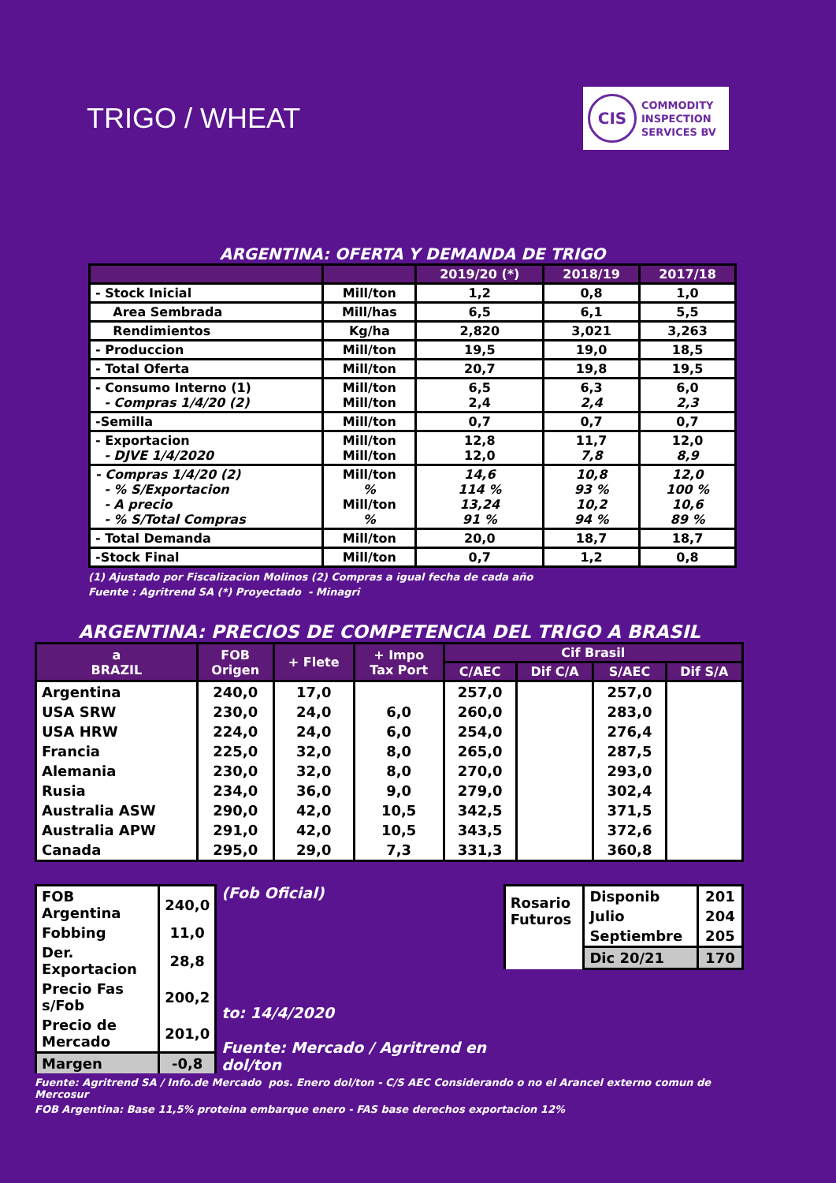TRIGO / WHEAT
CIS
COMMODITY
INSPECTION
SERVICES BV
ARGENTINA: OFERTA Y DEMANDA DE TRIGO
| | | 2019/20 (*) | 2018/19 | 2017/18 |
| --- | --- | --- | --- | --- |
| - Stock Inicial | Mill/ton | 1,2 | 0,8 | 1,0 |
| Area Sembrada | Mill/has | 6,5 | 6,1 | 5,5 |
| Rendimientos | Kg/ha | 2,820 | 3,021 | 3,263 |
| - Produccion | Mill/ton | 19,5 | 19,0 | 18,5 |
| - Total Oferta | Mill/ton | 20,7 | 19,8 | 19,5 |
| - Consumo Interno (1) - Compras 1/4/20 (2) | Mill/ton Mill/ton | 6,5 2,4 | 6,3 2,4 | 6,0 2,3 |
| -Semilla | Mill/ton | 0,7 | 0,7 | 0,7 |
| - Exportacion - DJVE 1/4/2020 | Mill/ton Mill/ton | 12,8 12,0 | 11,7 7,8 | 12,0 8,9 |
| - Compras 1/4/20 (2) - % S/Exportacion - A precio - % S/Total Compras | Mill/ton % Mill/ton % | 14,6 114 % 13,24 91 % | 10,8 93 % 10,2 94 % | 12,0 100 % 10,6 89 % |
| - Total Demanda | Mill/ton | 20,0 | 18,7 | 18,7 |
| -Stock Final | Mill/ton | 0,7 | 1,2 | 0,8 |
(1) Ajustado por Fiscalizacion Molinos (2) Compras a igual fecha de cada año
Fuente : Agritrend SA (*) Proyectado - Minagri
ARGENTINA: PRECIOS DE COMPETENCIA DEL TRIGO A BRASIL
| a BRAZIL | FOB Origen | + Flete | + Impo Tax Port | Cif Brasil | | | |
| --- | --- | --- | --- | --- | --- | --- | --- |
| | | | | C/AEC | Dif C/A | S/AEC | Dif S/A |
| Argentina | 240,0 | 17,0 | | 257,0 | | 257,0 | |
| USA SRW | 230,0 | 24,0 | 6,0 | 260,0 | | 283,0 | |
| USA HRW | 224,0 | 24,0 | 6,0 | 254,0 | | 276,4 | |
| Francia | 225,0 | 32,0 | 8,0 | 265,0 | | 287,5 | |
| Alemania | 230,0 | 32,0 | 8,0 | 270,0 | | 293,0 | |
| Rusia | 234,0 | 36,0 | 9,0 | 279,0 | | 302,4 | |
| Australia ASW | 290,0 | 42,0 | 10,5 | 342,5 | | 371,5 | |
| Australia APW | 291,0 | 42,0 | 10,5 | 343,5 | | 372,6 | |
| Canada | 295,0 | 29,0 | 7,3 | 331,3 | | 360,8 | |
| FOB Argentina | 240,0 |
| Fobbing | 11,0 |
| Der. Exportacion | 28,8 |
| Precio Fas s/Fob | 200,2 |
| Precio de Mercado | 201,0 |
| Margen | -0,8 |
(Fob Oficial)
to: 14/4/2020
Fuente: Mercado / Agritrend en dol/ton
| Rosario Futuros | Disponib | 201 |
| | Julio | 204 |
| | Septiembre | 205 |
| | Dic 20/21 | 170 |
Fuente: Agritrend SA / Info.de Mercado pos. Enero dol/ton - C/S AEC Considerando o no el Arancel externo comun de Mercosur
FOB Argentina: Base 11,5% proteina embarque enero - FAS base derechos exportacion 12%